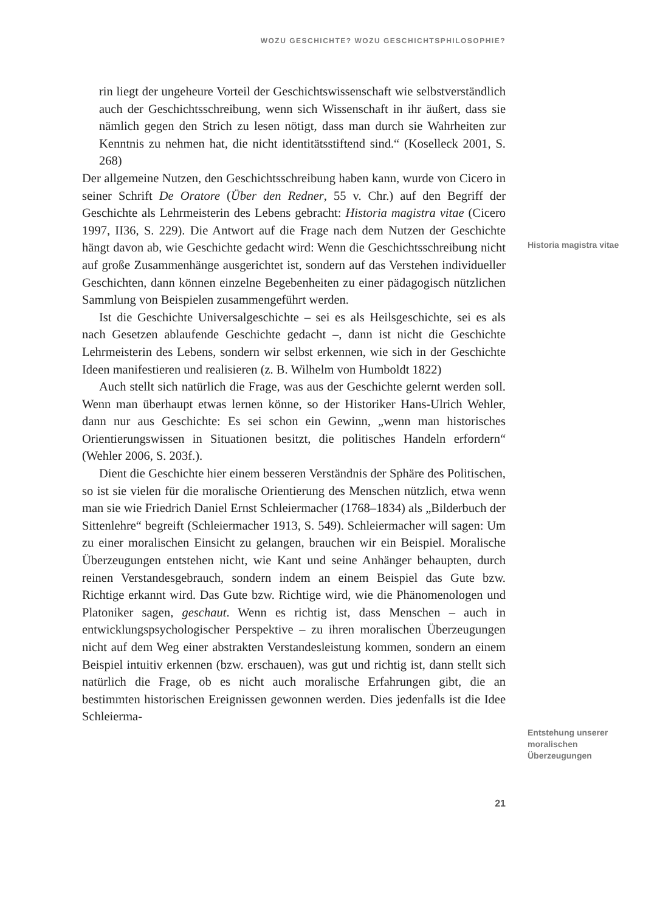WOZU GESCHICHTE? WOZU GESCHICHTSPHILOSOPHIE?
rin liegt der ungeheure Vorteil der Geschichtswissenschaft wie selbstverständlich auch der Geschichtsschreibung, wenn sich Wissenschaft in ihr äußert, dass sie nämlich gegen den Strich zu lesen nötigt, dass man durch sie Wahrheiten zur Kenntnis zu nehmen hat, die nicht identitätsstiftend sind.“ (Koselleck 2001, S. 268)
Der allgemeine Nutzen, den Geschichtsschreibung haben kann, wurde von Cicero in seiner Schrift De Oratore (Über den Redner, 55 v. Chr.) auf den Begriff der Geschichte als Lehrmeisterin des Lebens gebracht: Historia magistra vitae (Cicero 1997, II36, S. 229). Die Antwort auf die Frage nach dem Nutzen der Geschichte hängt davon ab, wie Geschichte gedacht wird: Wenn die Geschichtsschreibung nicht auf große Zusammenhänge ausgerichtet ist, sondern auf das Verstehen individueller Geschichten, dann können einzelne Begebenheiten zu einer pädagogisch nützlichen Sammlung von Beispielen zusammengeführt werden.
Ist die Geschichte Universalgeschichte – sei es als Heilsgeschichte, sei es als nach Gesetzen ablaufende Geschichte gedacht –, dann ist nicht die Geschichte Lehrmeisterin des Lebens, sondern wir selbst erkennen, wie sich in der Geschichte Ideen manifestieren und realisieren (z. B. Wilhelm von Humboldt 1822)
Auch stellt sich natürlich die Frage, was aus der Geschichte gelernt werden soll. Wenn man überhaupt etwas lernen könne, so der Historiker Hans-Ulrich Wehler, dann nur aus Geschichte: Es sei schon ein Gewinn, „wenn man historisches Orientierungswissen in Situationen besitzt, die politisches Handeln erfordern“ (Wehler 2006, S. 203f.).
Dient die Geschichte hier einem besseren Verständnis der Sphäre des Politischen, so ist sie vielen für die moralische Orientierung des Menschen nützlich, etwa wenn man sie wie Friedrich Daniel Ernst Schleiermacher (1768–1834) als „Bilderbuch der Sittenlehre“ begreift (Schleiermacher 1913, S. 549). Schleiermacher will sagen: Um zu einer moralischen Einsicht zu gelangen, brauchen wir ein Beispiel. Moralische Überzeugungen entstehen nicht, wie Kant und seine Anhänger behaupten, durch reinen Verstandesgebrauch, sondern indem an einem Beispiel das Gute bzw. Richtige erkannt wird. Das Gute bzw. Richtige wird, wie die Phänomenologen und Platoniker sagen, geschaut. Wenn es richtig ist, dass Menschen – auch in entwicklungspsychologischer Perspektive – zu ihren moralischen Überzeugungen nicht auf dem Weg einer abstrakten Verstandesleistung kommen, sondern an einem Beispiel intuitiv erkennen (bzw. erschauen), was gut und richtig ist, dann stellt sich natürlich die Frage, ob es nicht auch moralische Erfahrungen gibt, die an bestimmten historischen Ereignissen gewonnen werden. Dies jedenfalls ist die Idee Schleierma-
Historia magistra vitae
Entstehung unserer moralischen Überzeugungen
21